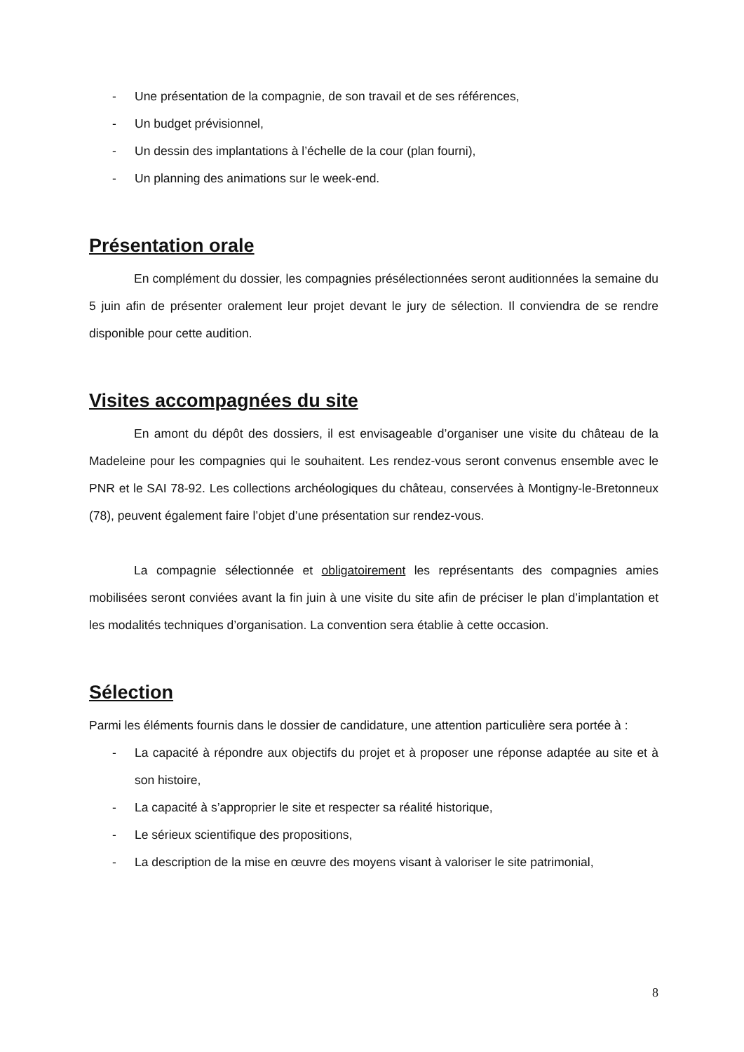- Une présentation de la compagnie, de son travail et de ses références,
- Un budget prévisionnel,
- Un dessin des implantations à l’échelle de la cour (plan fourni),
- Un planning des animations sur le week-end.
Présentation orale
En complément du dossier, les compagnies présélectionnées seront auditionnées la semaine du 5 juin afin de présenter oralement leur projet devant le jury de sélection. Il conviendra de se rendre disponible pour cette audition.
Visites accompagnées du site
En amont du dépôt des dossiers, il est envisageable d’organiser une visite du château de la Madeleine pour les compagnies qui le souhaitent. Les rendez-vous seront convenus ensemble avec le PNR et le SAI 78-92. Les collections archéologiques du château, conservées à Montigny-le-Bretonneux (78), peuvent également faire l’objet d’une présentation sur rendez-vous.
La compagnie sélectionnée et obligatoirement les représentants des compagnies amies mobilisées seront conviées avant la fin juin à une visite du site afin de préciser le plan d’implantation et les modalités techniques d’organisation. La convention sera établie à cette occasion.
Sélection
Parmi les éléments fournis dans le dossier de candidature, une attention particulière sera portée à :
- La capacité à répondre aux objectifs du projet et à proposer une réponse adaptée au site et à son histoire,
- La capacité à s’approprier le site et respecter sa réalité historique,
- Le sérieux scientifique des propositions,
- La description de la mise en œuvre des moyens visant à valoriser le site patrimonial,
8